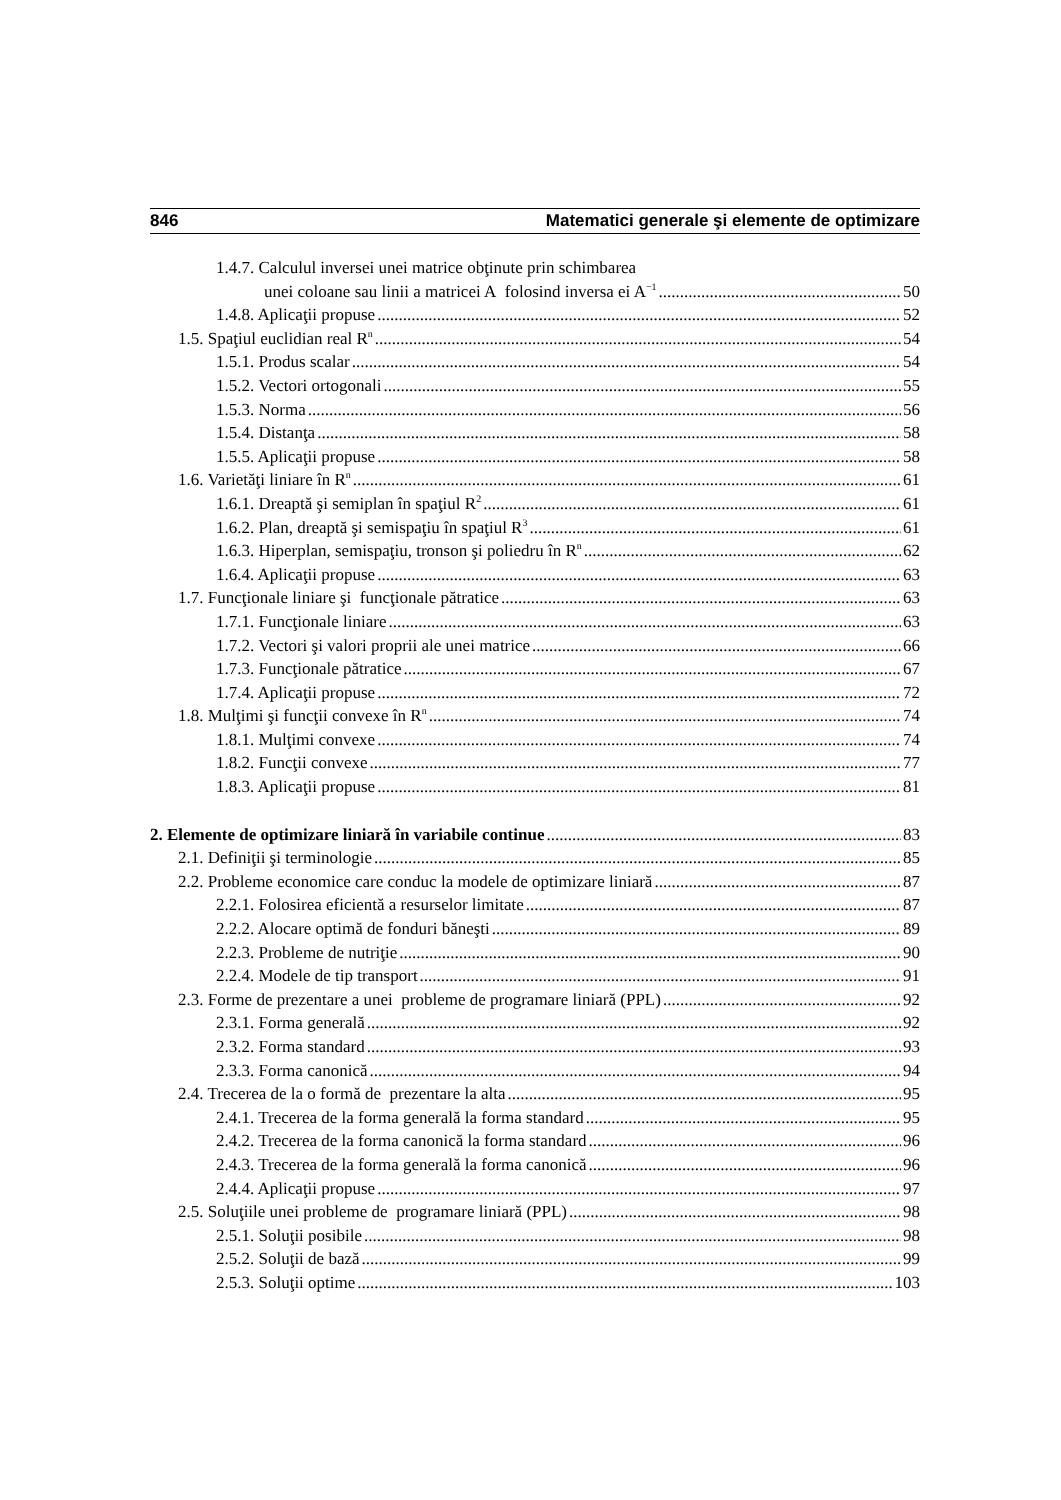846 Matematici generale şi elemente de optimizare
1.4.7. Calculul inversei unei matrice obţinute prin schimbarea
unei coloane sau linii a matricei A folosind inversa ei A<sup>−1</sup> 50
1.4.8. Aplicaţii propuse 52
1.5. Spaţiul euclidian real R<sup>n</sup> 54
1.5.1. Produs scalar 54
1.5.2. Vectori ortogonali 55
1.5.3. Norma 56
1.5.4. Distanţa 58
1.5.5. Aplicaţii propuse 58
1.6. Varietăţi liniare în R<sup>n</sup> 61
1.6.1. Dreaptă şi semiplan în spaţiul R<sup>2</sup> 61
1.6.2. Plan, dreaptă şi semispaţiu în spaţiul R<sup>3</sup> 61
1.6.3. Hiperplan, semispaţiu, tronson şi poliedru în R<sup>n</sup> 62
1.6.4. Aplicaţii propuse 63
1.7. Funcţionale liniare şi funcţionale pătratice 63
1.7.1. Funcţionale liniare 63
1.7.2. Vectori şi valori proprii ale unei matrice 66
1.7.3. Funcţionale pătratice 67
1.7.4. Aplicaţii propuse 72
1.8. Mulţimi şi funcţii convexe în R<sup>n</sup> 74
1.8.1. Mulţimi convexe 74
1.8.2. Funcţii convexe 77
1.8.3. Aplicaţii propuse 81
2. Elemente de optimizare liniară în variabile continue 83
2.1. Definiţii şi terminologie 85
2.2. Probleme economice care conduc la modele de optimizare liniară 87
2.2.1. Folosirea eficientă a resurselor limitate 87
2.2.2. Alocare optimă de fonduri băneşti 89
2.2.3. Probleme de nutriţie 90
2.2.4. Modele de tip transport 91
2.3. Forme de prezentare a unei probleme de programare liniară (PPL) 92
2.3.1. Forma generală 92
2.3.2. Forma standard 93
2.3.3. Forma canonică 94
2.4. Trecerea de la o formă de prezentare la alta 95
2.4.1. Trecerea de la forma generală la forma standard 95
2.4.2. Trecerea de la forma canonică la forma standard 96
2.4.3. Trecerea de la forma generală la forma canonică 96
2.4.4. Aplicaţii propuse 97
2.5. Soluţiile unei probleme de programare liniară (PPL) 98
2.5.1. Soluţii posibile 98
2.5.2. Soluţii de bază 99
2.5.3. Soluţii optime 103